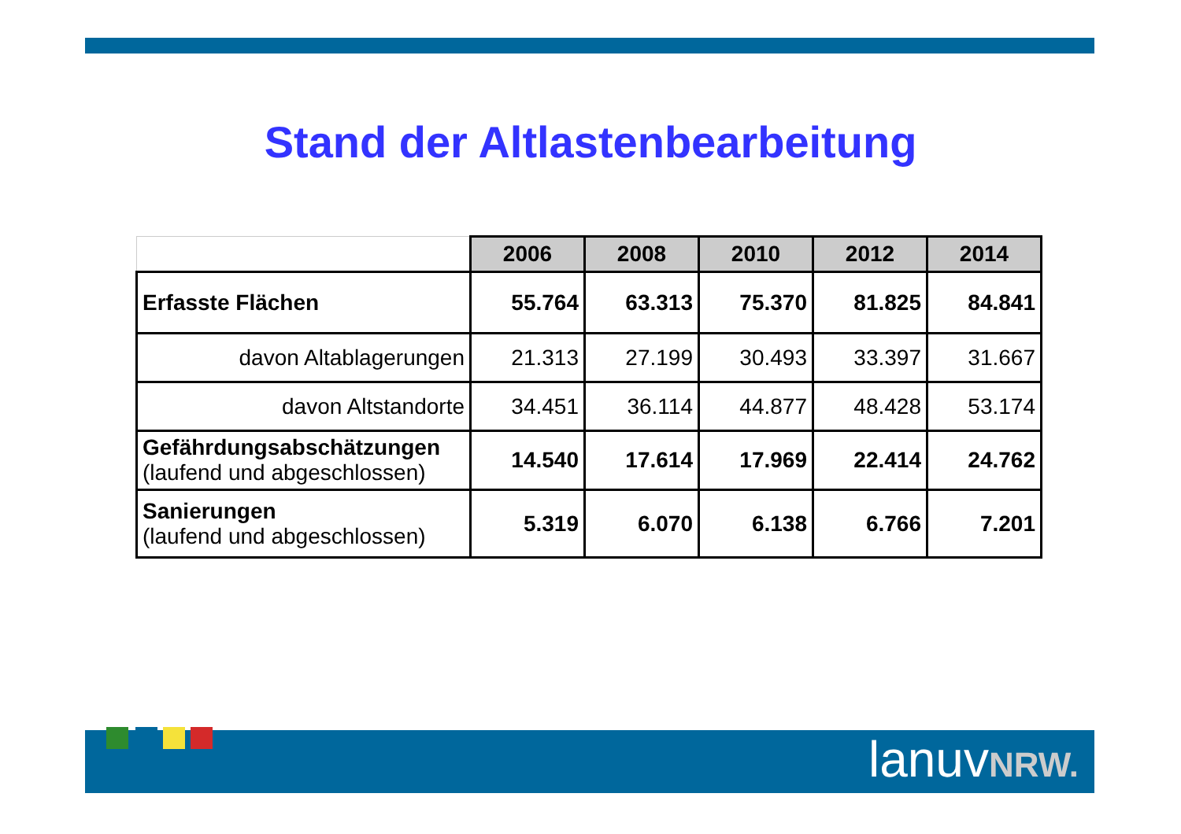Stand der Altlastenbearbeitung
| | 2006 | 2008 | 2010 | 2012 | 2014 |
| --- | --- | --- | --- | --- | --- |
| Erfasste Flächen | 55.764 | 63.313 | 75.370 | 81.825 | 84.841 |
| davon Altablagerungen | 21.313 | 27.199 | 30.493 | 33.397 | 31.667 |
| davon Altstandorte | 34.451 | 36.114 | 44.877 | 48.428 | 53.174 |
| Gefährdungsabschätzungen (laufend und abgeschlossen) | 14.540 | 17.614 | 17.969 | 22.414 | 24.762 |
| Sanierungen (laufend und abgeschlossen) | 5.319 | 6.070 | 6.138 | 6.766 | 7.201 |
lanuvNRW.